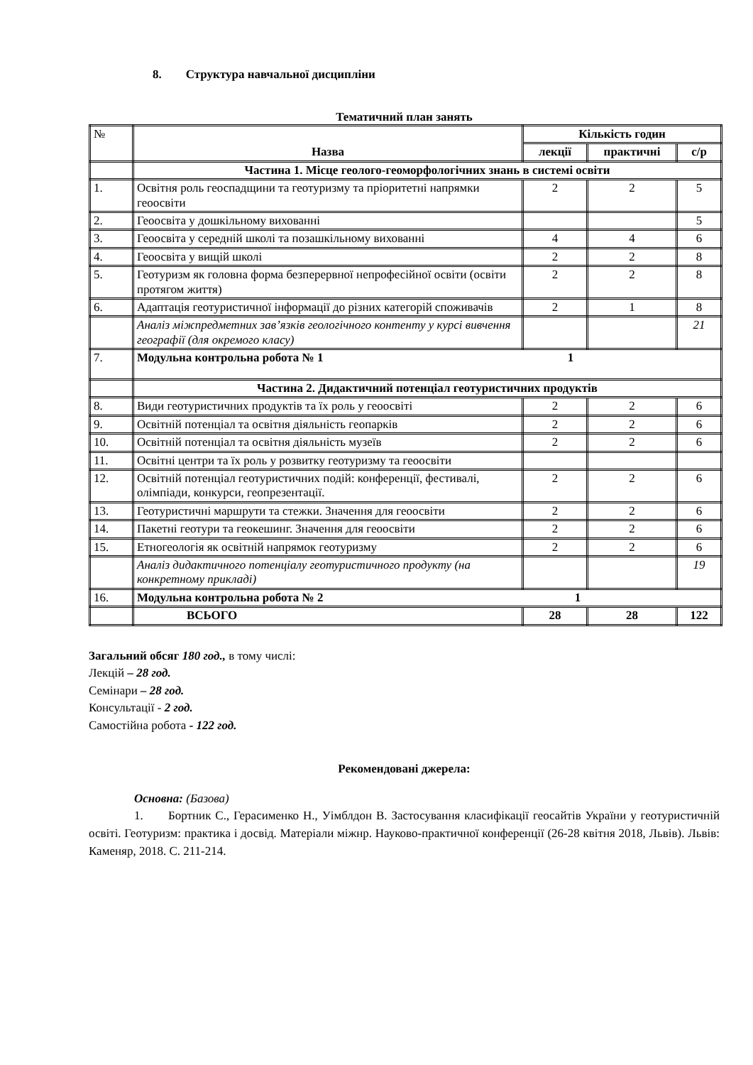8. Структура навчальної дисципліни
Тематичний план занять
| № | Назва | Кількість годин | | |
| | | лекції | практичні | с/р |
| | Частина 1. Місце геолого-геоморфологічних знань в системі освіти | | | |
| 1. | Освітня роль геоспадщини та геотуризму та пріоритетні напрямки геоосвіти | 2 | 2 | 5 |
| 2. | Геоосвіта у дошкільному вихованні | | | 5 |
| 3. | Геоосвіта у середній школі та позашкільному вихованні | 4 | 4 | 6 |
| 4. | Геоосвіта у вищій школі | 2 | 2 | 8 |
| 5. | Геотуризм як головна форма безперервної непрофесійної освіти (освіти протягом життя) | 2 | 2 | 8 |
| 6. | Адаптація геотуристичної інформації до різних категорій споживачів | 2 | 1 | 8 |
| | Аналіз міжпредметних зав’язків геологічного контенту у курсі вивчення географії (для окремого класу) | | | 21 |
| 7. | Модульна контрольна робота № 1 1 | | | |
| | Частина 2. Дидактичний потенціал геотуристичних продуктів | | | |
| 8. | Види геотуристичних продуктів та їх роль у геоосвіті | 2 | 2 | 6 |
| 9. | Освітній потенціал та освітня діяльність геопарків | 2 | 2 | 6 |
| 10. | Освітній потенціал та освітня діяльність музеїв | 2 | 2 | 6 |
| 11. | Освітні центри та їх роль у розвитку геотуризму та геоосвіти | | | |
| 12. | Освітній потенціал геотуристичних подій: конференції, фестивалі, олімпіади, конкурси, геопрезентації. | 2 | 2 | 6 |
| 13. | Геотуристичні маршрути та стежки. Значення для геоосвіти | 2 | 2 | 6 |
| 14. | Пакетні геотури та геокешинг. Значення для геоосвіти | 2 | 2 | 6 |
| 15. | Етногеологія як освітній напрямок геотуризму | 2 | 2 | 6 |
| | Аналіз дидактичного потенціалу геотуристичного продукту (на конкретному прикладі) | | | 19 |
| 16. | Модульна контрольна робота № 2 1 | | | |
| | ВСЬОГО | 28 | 28 | 122 |
Загальний обсяг 180 год., в тому числі:
Лекцій – 28 год.
Семінари – 28 год.
Консультації - 2 год.
Самостійна робота - 122 год.
Рекомендовані джерела:
Основна: (Базова)
1. Бортник С., Герасименко Н., Уімблдон В. Застосування класифікації геосайтів України у геотуристичній освіті. Геотуризм: практика і досвід. Матеріали міжнр. Науково-практичної конференції (26-28 квітня 2018, Львів). Львів: Каменяр, 2018. С. 211-214.